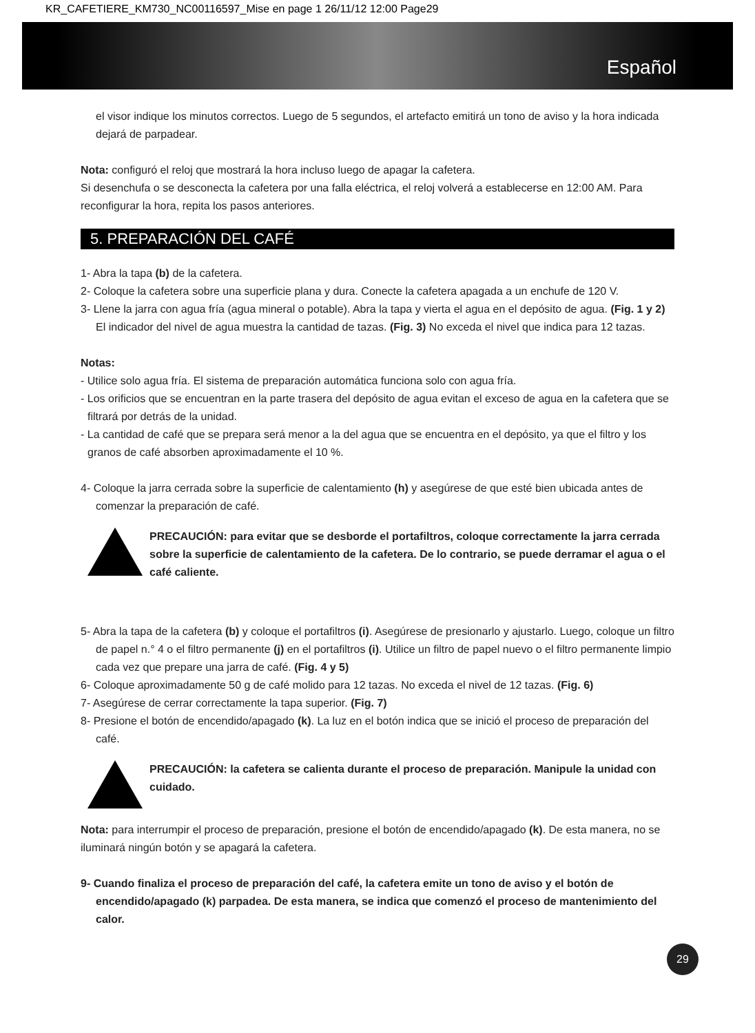KR_CAFETIERE_KM730_NC00116597_Mise en page 1 26/11/12 12:00 Page29
Español
el visor indique los minutos correctos. Luego de 5 segundos, el artefacto emitirá un tono de aviso y la hora indicada dejará de parpadear.
Nota: configuró el reloj que mostrará la hora incluso luego de apagar la cafetera.
Si desenchufa o se desconecta la cafetera por una falla eléctrica, el reloj volverá a establecerse en 12:00 AM. Para reconfigurar la hora, repita los pasos anteriores.
5. PREPARACIÓN DEL CAFÉ
1- Abra la tapa (b) de la cafetera.
2- Coloque la cafetera sobre una superficie plana y dura. Conecte la cafetera apagada a un enchufe de 120 V.
3- Llene la jarra con agua fría (agua mineral o potable). Abra la tapa y vierta el agua en el depósito de agua. (Fig. 1 y 2) El indicador del nivel de agua muestra la cantidad de tazas. (Fig. 3) No exceda el nivel que indica para 12 tazas.
Notas:
- Utilice solo agua fría. El sistema de preparación automática funciona solo con agua fría.
- Los orificios que se encuentran en la parte trasera del depósito de agua evitan el exceso de agua en la cafetera que se filtrará por detrás de la unidad.
- La cantidad de café que se prepara será menor a la del agua que se encuentra en el depósito, ya que el filtro y los granos de café absorben aproximadamente el 10 %.
4- Coloque la jarra cerrada sobre la superficie de calentamiento (h) y asegúrese de que esté bien ubicada antes de comenzar la preparación de café.
PRECAUCIÓN: para evitar que se desborde el portafiltros, coloque correctamente la jarra cerrada sobre la superficie de calentamiento de la cafetera. De lo contrario, se puede derramar el agua o el café caliente.
5- Abra la tapa de la cafetera (b) y coloque el portafiltros (i). Asegúrese de presionarlo y ajustarlo. Luego, coloque un filtro de papel n.° 4 o el filtro permanente (j) en el portafiltros (i). Utilice un filtro de papel nuevo o el filtro permanente limpio cada vez que prepare una jarra de café. (Fig. 4 y 5)
6- Coloque aproximadamente 50 g de café molido para 12 tazas. No exceda el nivel de 12 tazas. (Fig. 6)
7- Asegúrese de cerrar correctamente la tapa superior. (Fig. 7)
8- Presione el botón de encendido/apagado (k). La luz en el botón indica que se inició el proceso de preparación del café.
PRECAUCIÓN: la cafetera se calienta durante el proceso de preparación. Manipule la unidad con cuidado.
Nota: para interrumpir el proceso de preparación, presione el botón de encendido/apagado (k). De esta manera, no se iluminará ningún botón y se apagará la cafetera.
9- Cuando finaliza el proceso de preparación del café, la cafetera emite un tono de aviso y el botón de encendido/apagado (k) parpadea. De esta manera, se indica que comenzó el proceso de mantenimiento del calor.
29